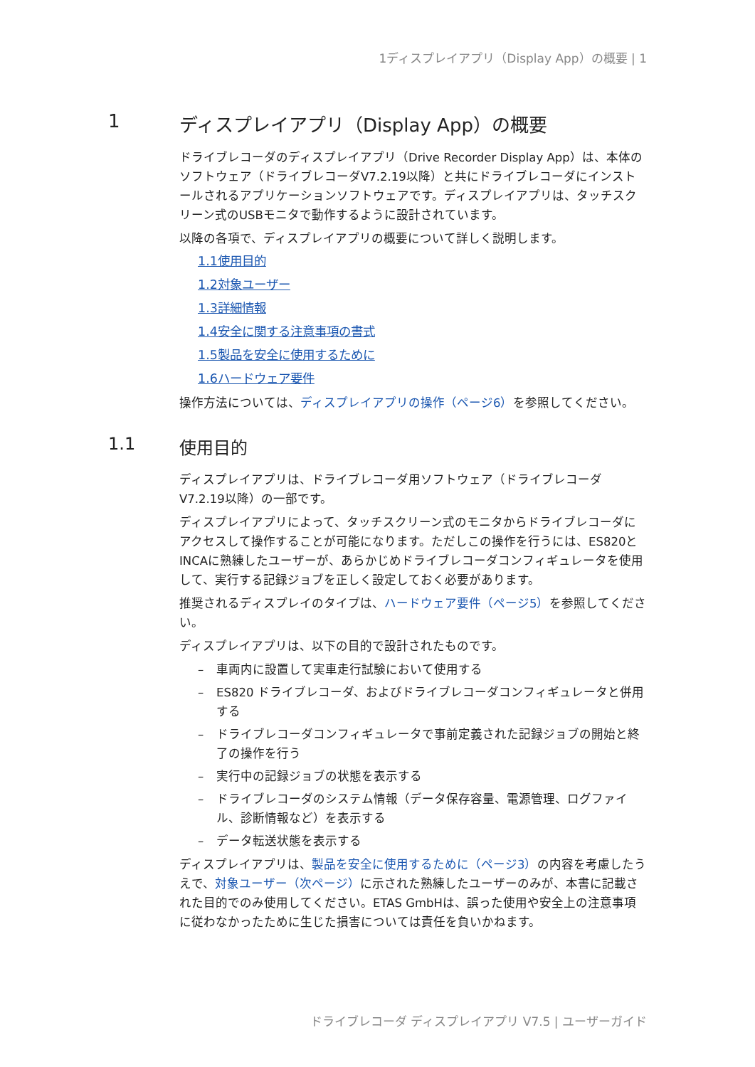1ディスプレイアプリ（Display App）の概要 | 1
1 ディスプレイアプリ（Display App）の概要
ドライブレコーダのディスプレイアプリ（Drive Recorder Display App）は、本体のソフトウェア（ドライブレコーダV7.2.19以降）と共にドライブレコーダにインストールされるアプリケーションソフトウェアです。ディスプレイアプリは、タッチスクリーン式のUSBモニタで動作するように設計されています。
以降の各項で、ディスプレイアプリの概要について詳しく説明します。
1.1使用目的
1.2対象ユーザー
1.3詳細情報
1.4安全に関する注意事項の書式
1.5製品を安全に使用するために
1.6ハードウェア要件
操作方法については、ディスプレイアプリの操作（ページ6）を参照してください。
1.1 使用目的
ディスプレイアプリは、ドライブレコーダ用ソフトウェア（ドライブレコーダV7.2.19以降）の一部です。
ディスプレイアプリによって、タッチスクリーン式のモニタからドライブレコーダにアクセスして操作することが可能になります。ただしこの操作を行うには、ES820とINCAに熟練したユーザーが、あらかじめドライブレコーダコンフィギュレータを使用して、実行する記録ジョブを正しく設定しておく必要があります。
推奨されるディスプレイのタイプは、ハードウェア要件（ページ5）を参照してください。
ディスプレイアプリは、以下の目的で設計されたものです。
– 車両内に設置して実車走行試験において使用する
– ES820 ドライブレコーダ、およびドライブレコーダコンフィギュレータと併用する
– ドライブレコーダコンフィギュレータで事前定義された記録ジョブの開始と終了の操作を行う
– 実行中の記録ジョブの状態を表示する
– ドライブレコーダのシステム情報（データ保存容量、電源管理、ログファイル、診断情報など）を表示する
– データ転送状態を表示する
ディスプレイアプリは、製品を安全に使用するために（ページ3）の内容を考慮したうえで、対象ユーザー（次ページ）に示された熟練したユーザーのみが、本書に記載された目的でのみ使用してください。ETAS GmbHは、誤った使用や安全上の注意事項に従わなかったために生じた損害については責任を負いかねます。
ドライブレコーダ ディスプレイアプリ V7.5 | ユーザーガイド